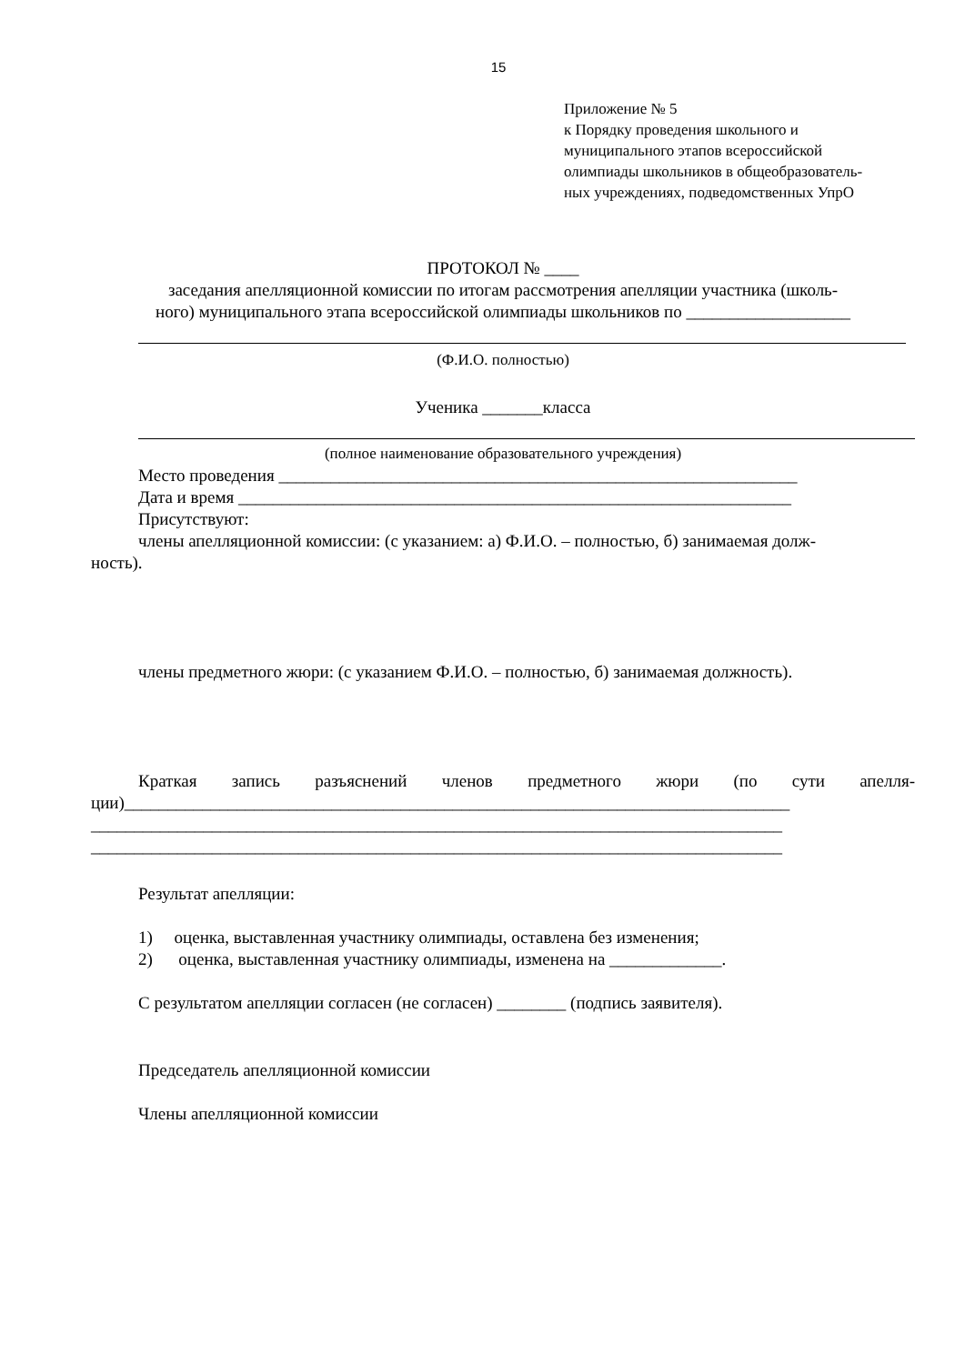15
Приложение № 5
к Порядку проведения школьного и
муниципального этапов всероссийской
олимпиады школьников в общеобразователь-
ных учреждениях, подведомственных УпрО
ПРОТОКОЛ № ____
заседания апелляционной комиссии по итогам рассмотрения апелляции участника (школь-
ного) муниципального этапа всероссийской олимпиады школьников по ___________________
(Ф.И.О. полностью)
Ученика _______класса
(полное наименование образовательного учреждения)
Место проведения ____________________________________________________________
Дата и время ________________________________________________________________
Присутствуют:
члены апелляционной комиссии: (с указанием: а) Ф.И.О. – полностью, б) занимаемая долж-
ность).
члены предметного жюри: (с указанием Ф.И.О. – полностью, б) занимаемая должность).
Краткая запись разъяснений членов предметного жюри (по сути апелля-
ции)_____________________________________________________________________________
________________________________________________________________________________
________________________________________________________________________________
Результат апелляции:
1) оценка, выставленная участнику олимпиады, оставлена без изменения;
2) оценка, выставленная участнику олимпиады, изменена на _____________.
С результатом апелляции согласен (не согласен) ________ (подпись заявителя).
Председатель апелляционной комиссии
Члены апелляционной комиссии